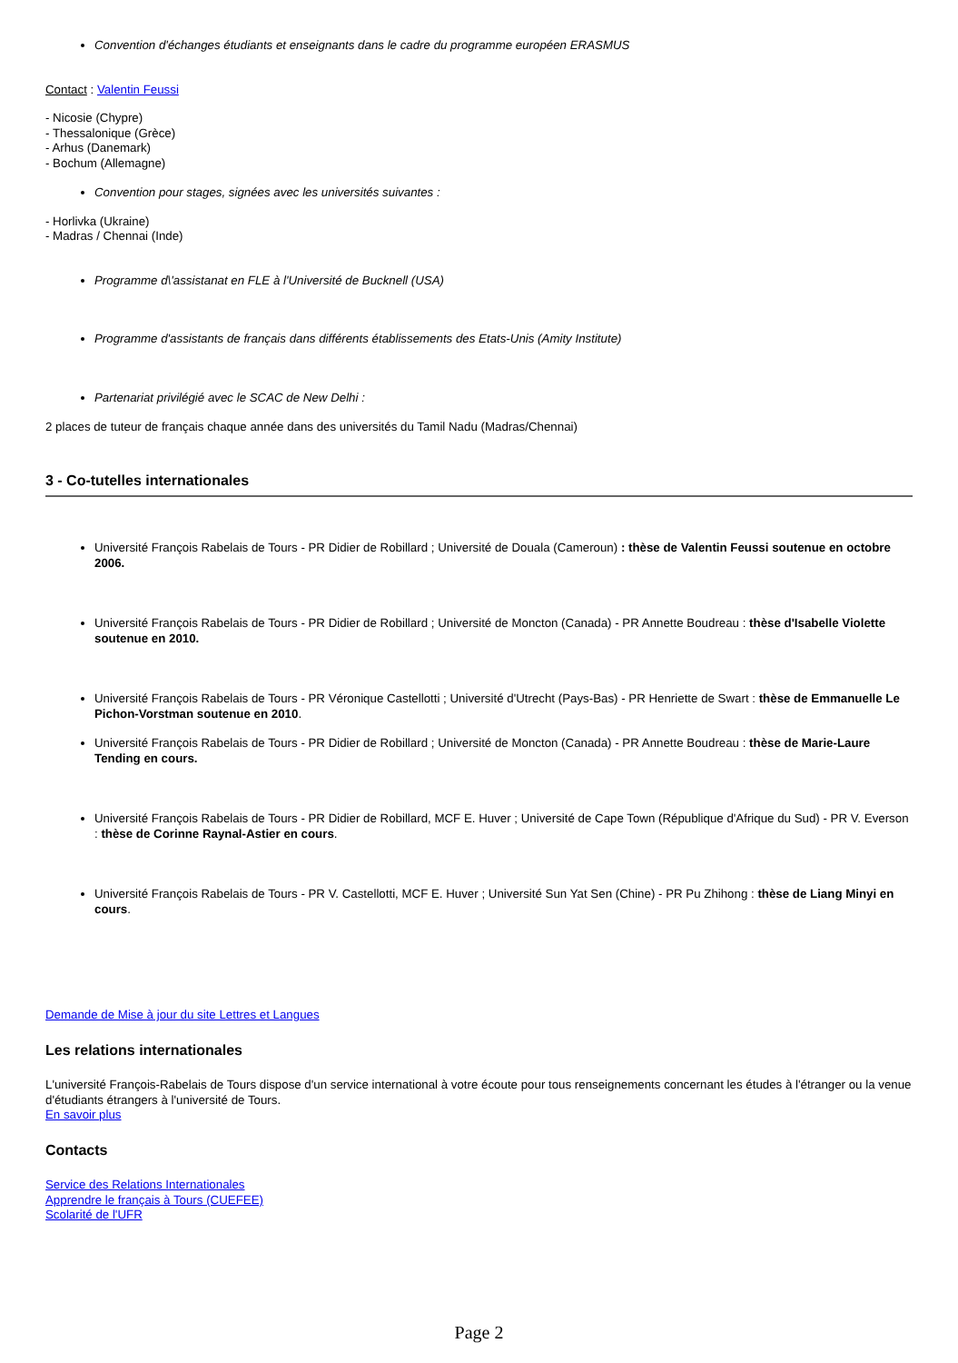Convention d'échanges étudiants et enseignants dans le cadre du programme européen ERASMUS
Contact : Valentin Feussi
- Nicosie (Chypre)
- Thessalonique (Grèce)
- Arhus (Danemark)
- Bochum (Allemagne)
Convention pour stages, signées avec les universités suivantes :
- Horlivka (Ukraine)
- Madras / Chennai (Inde)
Programme d\'assistanat en FLE à l'Université de Bucknell (USA)
Programme d'assistants de français dans différents établissements des Etats-Unis (Amity Institute)
Partenariat privilégié avec le SCAC de New Delhi :
2 places de tuteur de français chaque année dans des universités du Tamil Nadu (Madras/Chennai)
3 - Co-tutelles internationales
Université François Rabelais de Tours - PR Didier de Robillard ; Université de Douala (Cameroun) : thèse de Valentin Feussi soutenue en octobre 2006.
Université François Rabelais de Tours - PR Didier de Robillard ; Université de Moncton (Canada) - PR Annette Boudreau : thèse d'Isabelle Violette soutenue en 2010.
Université François Rabelais de Tours - PR Véronique Castellotti ; Université d'Utrecht (Pays-Bas) - PR Henriette de Swart : thèse de Emmanuelle Le Pichon-Vorstman soutenue en 2010.
Université François Rabelais de Tours - PR Didier de Robillard ; Université de Moncton (Canada) - PR Annette Boudreau : thèse de Marie-Laure Tending en cours.
Université François Rabelais de Tours - PR Didier de Robillard, MCF E. Huver ; Université de Cape Town (République d'Afrique du Sud) - PR V. Everson : thèse de Corinne Raynal-Astier en cours.
Université François Rabelais de Tours - PR V. Castellotti, MCF E. Huver ; Université Sun Yat Sen (Chine) - PR Pu Zhihong : thèse de Liang Minyi en cours.
Demande de Mise à jour du site Lettres et Langues
Les relations internationales
L'université François-Rabelais de Tours dispose d'un service international à votre écoute pour tous renseignements concernant les études à l'étranger ou la venue d'étudiants étrangers à l'université de Tours.
En savoir plus
Contacts
Service des Relations Internationales
Apprendre le français à Tours (CUEFEE)
Scolarité de l'UFR
Page 2